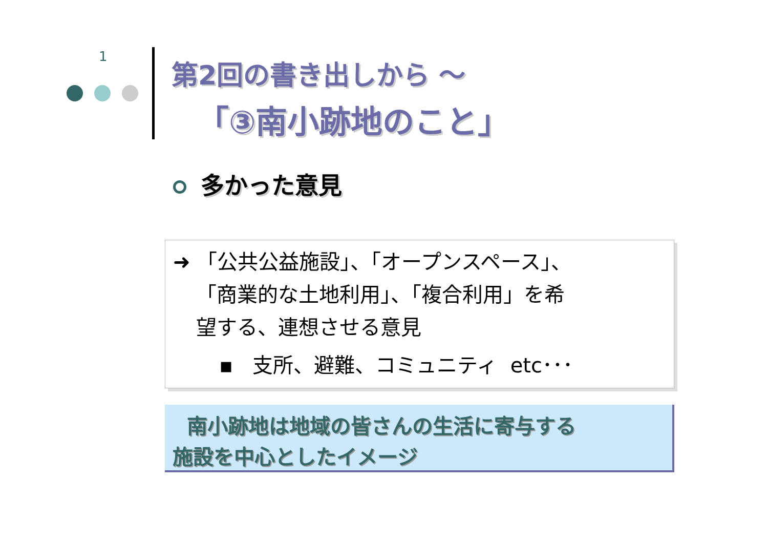1
第2回の書き出しから ～
「③南小跡地のこと」
多かった意見
➜ 「公共公益施設」、「オープンスペース」、
「商業的な土地利用」、「複合利用」を希
望する、連想させる意見
▪ 支所、避難、コミュニティ etc･･･
南小跡地は地域の皆さんの生活に寄与する
施設を中心としたイメージ